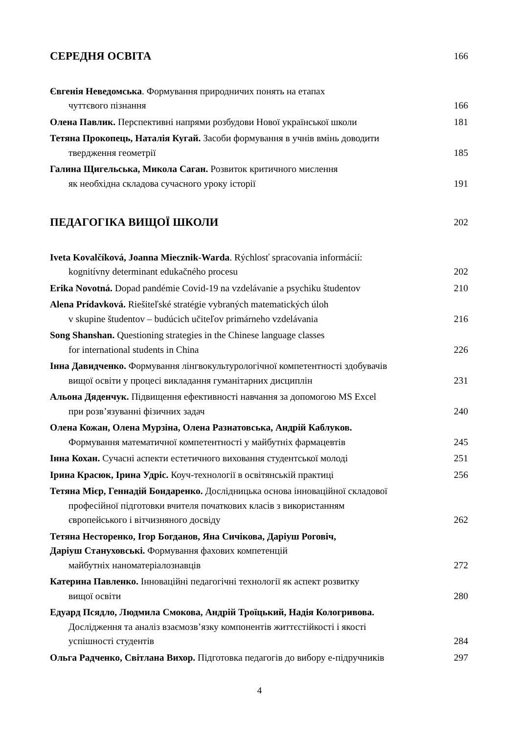СЕРЕДНЯ ОСВІТА 166
Євгенія Неведомська. Формування природничих понять на етапах
чуттєвого пізнання
166
Олена Павлик. Перспективні напрями розбудови Нової української школи 181
Тетяна Прокопець, Наталія Кугай. Засоби формування в учнів вмінь доводити
твердження геометрії
185
Галина Щигельська, Микола Саган. Розвиток критичного мислення
як необхідна складова сучасного уроку історії
191
ПЕДАГОГІКА ВИЩОЇ ШКОЛИ 202
Iveta Kovalčíková, Joanna Miecznik-Warda. Rýchlosť spracovania informácií:
kognitívny determinant edukačného procesu
202
Erika Novotná. Dopad pandémie Covid-19 na vzdelávanie a psychiku študentov
210
Alena Prídavková. Riešiteľské stratégie vybraných matematických úloh
v skupine študentov – budúcich učiteľov primárneho vzdelávania
216
Song Shanshan. Questioning strategies in the Chinese language classes
for international students in China
226
Інна Давидченко. Формування лінгвокультурологічної компетентності здобувачів
вищої освіти у процесі викладання гуманітарних дисциплін
231
Альона Дяденчук. Підвищення ефективності навчання за допомогою MS Excel
при розв’язуванні фізичних задач
240
Олена Кожан, Олена Мурзіна, Олена Разнатовська, Андрій Каблуков.
Формування математичної компетентності у майбутніх фармацевтів
245
Інна Кохан. Сучасні аспекти естетичного виховання студентської молоді
251
Ірина Красюк, Ірина Удріс. Коуч-технології в освітянській практиці 256
Тетяна Мієр, Геннадій Бондаренко. Дослідницька основа інноваційної складової
професійної підготовки вчителя початкових класів з використанням
європейського і вітчизняного досвіду
262
Тетяна Несторенко, Ігор Богданов, Яна Сичікова, Даріуш Роговіч,
Даріуш Стануховські. Формування фахових компетенцій
майбутніх наноматеріалознавців
272
Катерина Павленко. Інноваційні педагогічні технології як аспект розвитку
вищої освіти
280
Едуард Псядло, Людмила Смокова, Андрій Троїцький, Надія Кологривова.
Дослідження та аналіз взаємозв’язку компонентів життєстійкості і якості
успішності студентів
284
Ольга Радченко, Світлана Вихор. Підготовка педагогів до вибору е-підручників
297
4